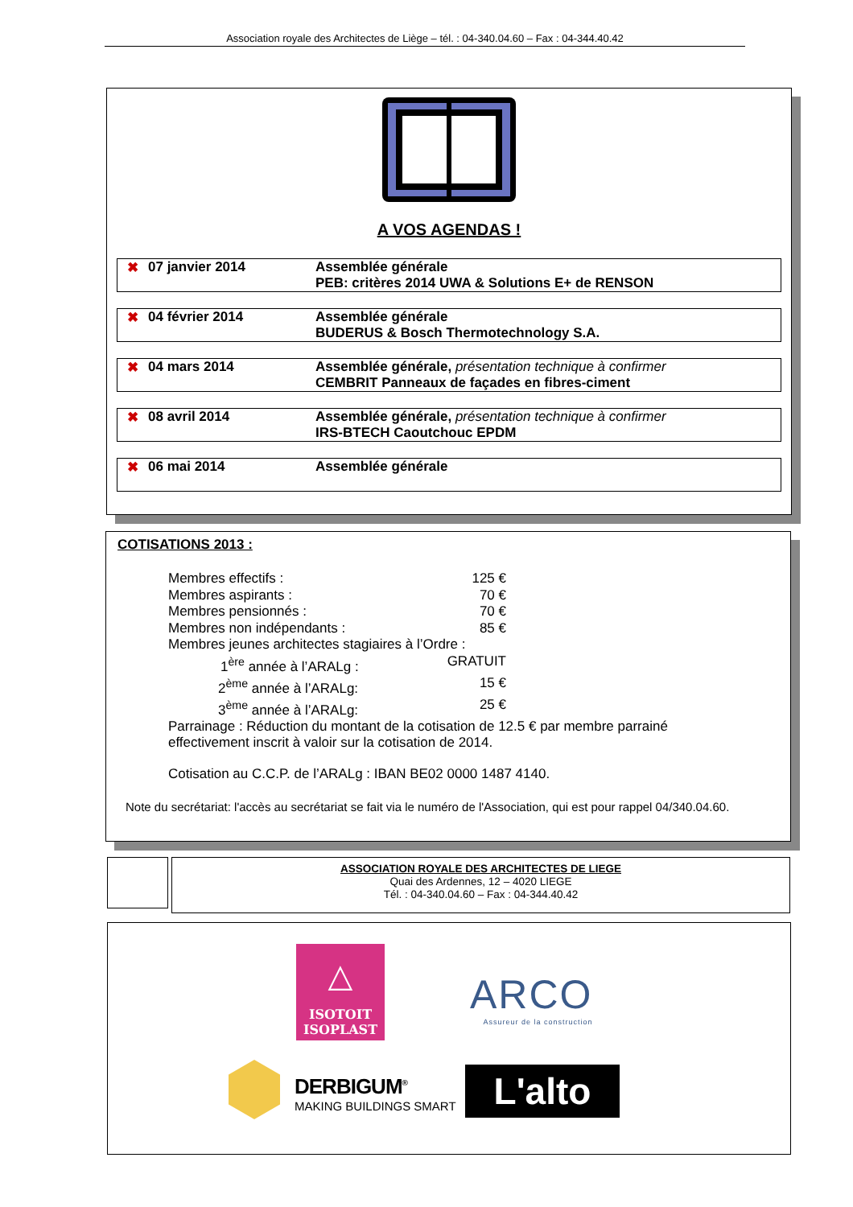Association royale des Architectes de Liège – tél. : 04-340.04.60 – Fax : 04-344.40.42
A VOS AGENDAS !
✖ 07 janvier 2014 Assemblée générale
PEB: critères 2014 UWA & Solutions E+ de RENSON
✖ 04 février 2014 Assemblée générale
BUDERUS & Bosch Thermotechnology S.A.
✖ 04 mars 2014 Assemblée générale, présentation technique à confirmer
CEMBRIT Panneaux de façades en fibres-ciment
✖ 08 avril 2014 Assemblée générale, présentation technique à confirmer
IRS-BTECH Caoutchouc EPDM
✖ 06 mai 2014 Assemblée générale
COTISATIONS 2013 :
Membres effectifs : 125 €
Membres aspirants : 70 €
Membres pensionnés : 70 €
Membres non indépendants : 85 €
Membres jeunes architectes stagiaires à l’Ordre :
1<sup>ère</sup> année à l’ARALg : GRATUIT
2<sup>ème</sup> année à l’ARALg: 15 €
3<sup>ème</sup> année à l’ARALg: 25 €
Parrainage : Réduction du montant de la cotisation de 12.5 € par membre parrainé
effectivement inscrit à valoir sur la cotisation de 2014.
Cotisation au C.C.P. de l’ARALg : IBAN BE02 0000 1487 4140.
Note du secrétariat: l'accès au secrétariat se fait via le numéro de l'Association, qui est pour rappel 04/340.04.60.
ASSOCIATION ROYALE DES ARCHITECTES DE LIEGE
Quai des Ardennes, 12 – 4020 LIEGE
Tél. : 04-340.04.60 – Fax : 04-344.40.42
△
ISOTOIT
ISOPLAST
ARCO
Assureur de la construction
DERBIGUM<sup>®</sup>
MAKING BUILDINGS SMART
L'alto